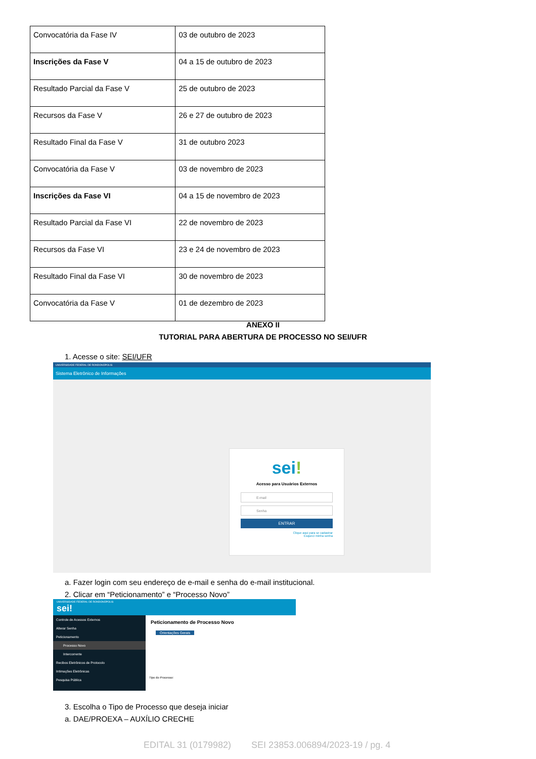| Convocatória da Fase IV | 03 de outubro de 2023 |
| Inscrições da Fase V | 04 a 15 de outubro de 2023 |
| Resultado Parcial da Fase V | 25 de outubro de 2023 |
| Recursos da Fase V | 26 e 27 de outubro de 2023 |
| Resultado Final da Fase V | 31 de outubro 2023 |
| Convocatória da Fase V | 03 de novembro de 2023 |
| Inscrições da Fase VI | 04 a 15 de novembro de 2023 |
| Resultado Parcial da Fase VI | 22 de novembro de 2023 |
| Recursos da Fase VI | 23 e 24 de novembro de 2023 |
| Resultado Final da Fase VI | 30 de novembro de 2023 |
| Convocatória da Fase V | 01 de dezembro de 2023 |
ANEXO II
TUTORIAL PARA ABERTURA DE PROCESSO NO SEI/UFR
1. Acesse o site: SEI/UFR
UNIVERSIDADE FEDERAL DE RONDONÓPOLIS
Sistema Eletrônico de Informações
sei!
Acesso para Usuários Externos
E-mail
Senha
ENTRAR
Clique aqui para se cadastrar
Esqueci minha senha
a. Fazer login com seu endereço de e-mail e senha do e-mail institucional.
2. Clicar em “Peticionamento” e “Processo Novo”
UNIVERSIDADE FEDERAL DE RONDONÓPOLIS
sei!
Controle de Acessos Externos
Alterar Senha
Peticionamento
Processo Novo
Intercorrente
Recibos Eletrônicos de Protocolo
Intimações Eletrônicas
Pesquisa Pública
Peticionamento de Processo Novo
Orientações Gerais
Tipo do Processo:
3. Escolha o Tipo de Processo que deseja iniciar
a. DAE/PROEXA – AUXÍLIO CRECHE
EDITAL 31 (0179982) SEI 23853.006894/2023-19 / pg. 4